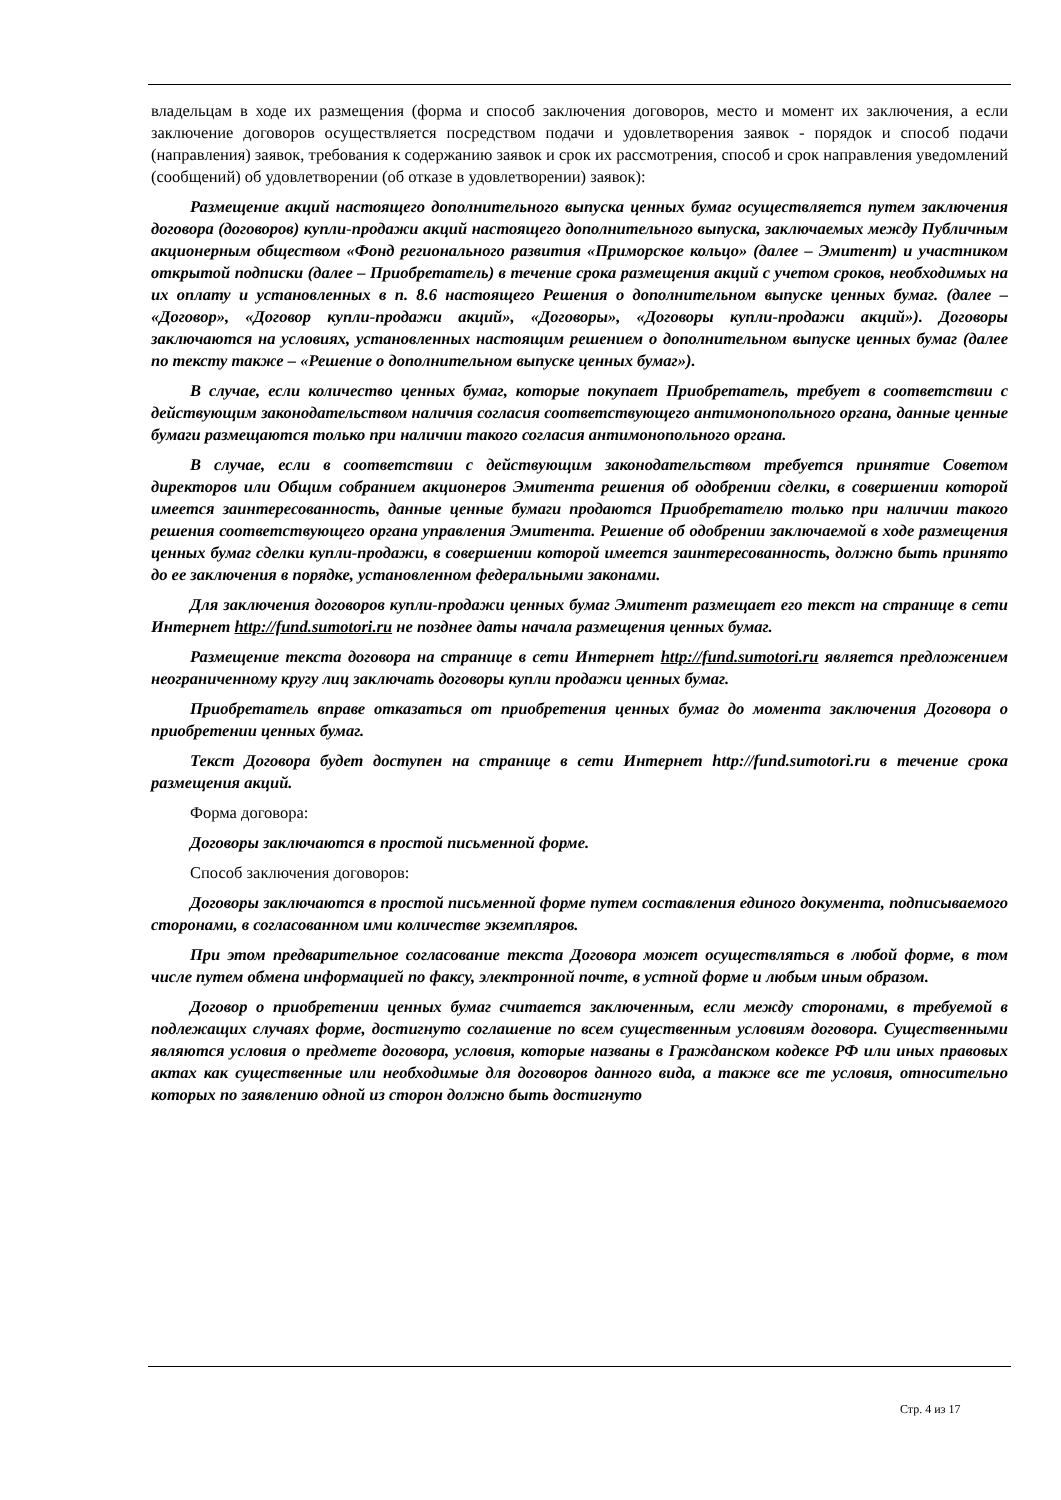владельцам в ходе их размещения (форма и способ заключения договоров, место и момент их заключения, а если заключение договоров осуществляется посредством подачи и удовлетворения заявок - порядок и способ подачи (направления) заявок, требования к содержанию заявок и срок их рассмотрения, способ и срок направления уведомлений (сообщений) об удовлетворении (об отказе в удовлетворении) заявок):
Размещение акций настоящего дополнительного выпуска ценных бумаг осуществляется путем заключения договора (договоров) купли-продажи акций настоящего дополнительного выпуска, заключаемых между Публичным акционерным обществом «Фонд регионального развития «Приморское кольцо» (далее – Эмитент) и участником открытой подписки (далее – Приобретатель) в течение срока размещения акций с учетом сроков, необходимых на их оплату и установленных в п. 8.6 настоящего Решения о дополнительном выпуске ценных бумаг. (далее – «Договор», «Договор купли-продажи акций», «Договоры», «Договоры купли-продажи акций»). Договоры заключаются на условиях, установленных настоящим решением о дополнительном выпуске ценных бумаг (далее по тексту также – «Решение о дополнительном выпуске ценных бумаг»).
В случае, если количество ценных бумаг, которые покупает Приобретатель, требует в соответствии с действующим законодательством наличия согласия соответствующего антимонопольного органа, данные ценные бумаги размещаются только при наличии такого согласия антимонопольного органа.
В случае, если в соответствии с действующим законодательством требуется принятие Советом директоров или Общим собранием акционеров Эмитента решения об одобрении сделки, в совершении которой имеется заинтересованность, данные ценные бумаги продаются Приобретателю только при наличии такого решения соответствующего органа управления Эмитента. Решение об одобрении заключаемой в ходе размещения ценных бумаг сделки купли-продажи, в совершении которой имеется заинтересованность, должно быть принято до ее заключения в порядке, установленном федеральными законами.
Для заключения договоров купли-продажи ценных бумаг Эмитент размещает его текст на странице в сети Интернет http://fund.sumotori.ru не позднее даты начала размещения ценных бумаг.
Размещение текста договора на странице в сети Интернет http://fund.sumotori.ru является предложением неограниченному кругу лиц заключать договоры купли продажи ценных бумаг.
Приобретатель вправе отказаться от приобретения ценных бумаг до момента заключения Договора о приобретении ценных бумаг.
Текст Договора будет доступен на странице в сети Интернет http://fund.sumotori.ru в течение срока размещения акций.
Форма договора:
Договоры заключаются в простой письменной форме.
Способ заключения договоров:
Договоры заключаются в простой письменной форме путем составления единого документа, подписываемого сторонами, в согласованном ими количестве экземпляров.
При этом предварительное согласование текста Договора может осуществляться в любой форме, в том числе путем обмена информацией по факсу, электронной почте, в устной форме и любым иным образом.
Договор о приобретении ценных бумаг считается заключенным, если между сторонами, в требуемой в подлежащих случаях форме, достигнуто соглашение по всем существенным условиям договора. Существенными являются условия о предмете договора, условия, которые названы в Гражданском кодексе РФ или иных правовых актах как существенные или необходимые для договоров данного вида, а также все те условия, относительно которых по заявлению одной из сторон должно быть достигнуто
Стр. 4 из 17